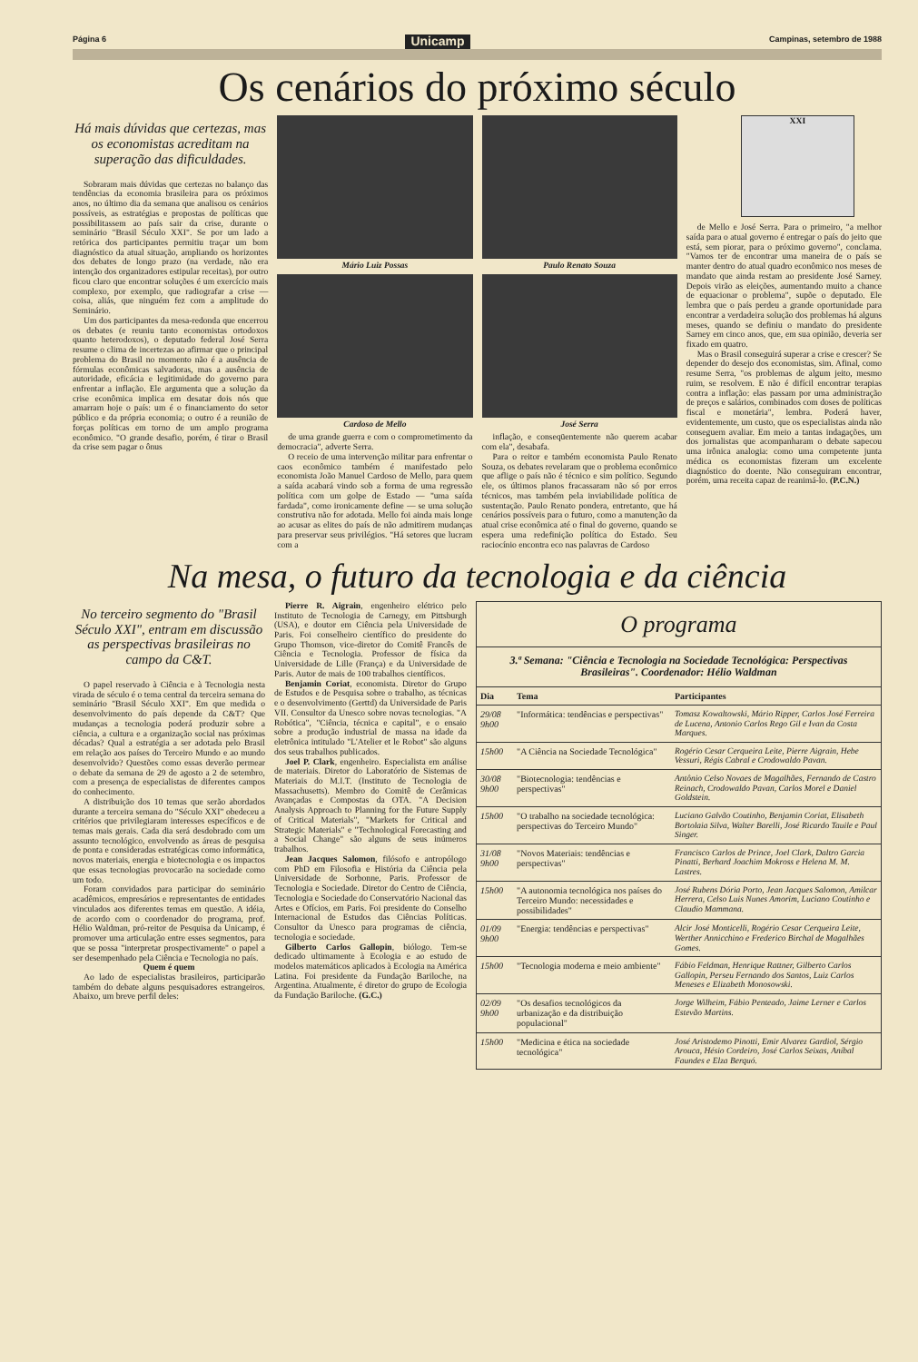Página 6 Unicamp Campinas, setembro de 1988
Os cenários do próximo século
Há mais dúvidas que certezas, mas os economistas acreditam na superação das dificuldades.
Sobraram mais dúvidas que certezas no balanço das tendências da economia brasileira para os próximos anos, no último dia da semana que analisou os cenários possíveis, as estratégias e propostas de políticas que possibilitassem ao país sair da crise, durante o seminário "Brasil Século XXI". Se por um lado a retórica dos participantes permitiu traçar um bom diagnóstico da atual situação, ampliando os horizontes dos debates de longo prazo (na verdade, não era intenção dos organizadores estipular receitas), por outro ficou claro que encontrar soluções é um exercício mais complexo, por exemplo, que radiografar a crise — coisa, aliás, que ninguém fez com a amplitude do Seminário.
Um dos participantes da mesa-redonda que encerrou os debates (e reuniu tanto economistas ortodoxos quanto heterodoxos), o deputado federal José Serra resume o clima de incertezas ao afirmar que o principal problema do Brasil no momento não é a ausência de fórmulas econômicas salvadoras, mas a ausência de autoridade, eficácia e legitimidade do governo para enfrentar a inflação. Ele argumenta que a solução da crise econômica implica em desatar dois nós que amarram hoje o país: um é o financiamento do setor público e da própria economia; o outro é a reunião de forças políticas em torno de um amplo programa econômico. "O grande desafio, porém, é tirar o Brasil da crise sem pagar o ônus
Mário Luiz Possas
Cardoso de Mello
de uma grande guerra e com o comprometimento da democracia", adverte Serra.
O receio de uma intervenção militar para enfrentar o caos econômico também é manifestado pelo economista João Manuel Cardoso de Mello, para quem a saída acabará vindo sob a forma de uma regressão política com um golpe de Estado — "uma saída fardada", como ironicamente define — se uma solução construtiva não for adotada. Mello foi ainda mais longe ao acusar as elites do país de não admitirem mudanças para preservar seus privilégios. "Há setores que lucram com a
Paulo Renato Souza
José Serra
inflação, e conseqüentemente não querem acabar com ela", desabafa.
Para o reitor e também economista Paulo Renato Souza, os debates revelaram que o problema econômico que aflige o país não é técnico e sim político. Segundo ele, os últimos planos fracassaram não só por erros técnicos, mas também pela inviabilidade política de sustentação. Paulo Renato pondera, entretanto, que há cenários possíveis para o futuro, como a manutenção da atual crise econômica até o final do governo, quando se espera uma redefinição política do Estado. Seu raciocínio encontra eco nas palavras de Cardoso
XXI
de Mello e José Serra. Para o primeiro, "a melhor saída para o atual governo é entregar o país do jeito que está, sem piorar, para o próximo governo", conclama. "Vamos ter de encontrar uma maneira de o país se manter dentro do atual quadro econômico nos meses de mandato que ainda restam ao presidente José Sarney. Depois virão as eleições, aumentando muito a chance de equacionar o problema", supõe o deputado. Ele lembra que o país perdeu a grande oportunidade para encontrar a verdadeira solução dos problemas há alguns meses, quando se definiu o mandato do presidente Sarney em cinco anos, que, em sua opinião, deveria ser fixado em quatro.
Mas o Brasil conseguirá superar a crise e crescer? Se depender do desejo dos economistas, sim. Afinal, como resume Serra, "os problemas de algum jeito, mesmo ruim, se resolvem. E não é difícil encontrar terapias contra a inflação: elas passam por uma administração de preços e salários, combinados com doses de políticas fiscal e monetária", lembra. Poderá haver, evidentemente, um custo, que os especialistas ainda não conseguem avaliar. Em meio a tantas indagações, um dos jornalistas que acompanharam o debate sapecou uma irônica analogia: como uma competente junta médica os economistas fizeram um excelente diagnóstico do doente. Não conseguiram encontrar, porém, uma receita capaz de reanimá-lo. (P.C.N.)
Na mesa, o futuro da tecnologia e da ciência
No terceiro segmento do "Brasil Século XXI", entram em discussão as perspectivas brasileiras no campo da C&T.
O papel reservado à Ciência e à Tecnologia nesta virada de século é o tema central da terceira semana do seminário "Brasil Século XXI". Em que medida o desenvolvimento do país depende da C&T? Que mudanças a tecnologia poderá produzir sobre a ciência, a cultura e a organização social nas próximas décadas? Qual a estratégia a ser adotada pelo Brasil em relação aos países do Terceiro Mundo e ao mundo desenvolvido? Questões como essas deverão permear o debate da semana de 29 de agosto a 2 de setembro, com a presença de especialistas de diferentes campos do conhecimento.
A distribuição dos 10 temas que serão abordados durante a terceira semana do "Século XXI" obedeceu a critérios que privilegiaram interesses específicos e de temas mais gerais. Cada dia será desdobrado com um assunto tecnológico, envolvendo as áreas de pesquisa de ponta e consideradas estratégicas como informática, novos materiais, energia e biotecnologia e os impactos que essas tecnologias provocarão na sociedade como um todo.
Foram convidados para participar do seminário acadêmicos, empresários e representantes de entidades vinculados aos diferentes temas em questão. A idéia, de acordo com o coordenador do programa, prof. Hélio Waldman, pró-reitor de Pesquisa da Unicamp, é promover uma articulação entre esses segmentos, para que se possa "interpretar prospectivamente" o papel a ser desempenhado pela Ciência e Tecnologia no país.
Quem é quem
Ao lado de especialistas brasileiros, participarão também do debate alguns pesquisadores estrangeiros. Abaixo, um breve perfil deles:
Pierre R. Aigrain, engenheiro elétrico pelo Instituto de Tecnologia de Carnegy, em Pittsburgh (USA), e doutor em Ciência pela Universidade de Paris. Foi conselheiro científico do presidente do Grupo Thomson, vice-diretor do Comitê Francês de Ciência e Tecnologia. Professor de física da Universidade de Lille (França) e da Universidade de Paris. Autor de mais de 100 trabalhos científicos.
Benjamin Coriat, economista. Diretor do Grupo de Estudos e de Pesquisa sobre o trabalho, as técnicas e o desenvolvimento (Gerttd) da Universidade de Paris VII. Consultor da Unesco sobre novas tecnologias. "A Robótica", "Ciência, técnica e capital", e o ensaio sobre a produção industrial de massa na idade da eletrônica intitulado "L'Atelier et le Robot" são alguns dos seus trabalhos publicados.
Joel P. Clark, engenheiro. Especialista em análise de materiais. Diretor do Laboratório de Sistemas de Materiais do M.I.T. (Instituto de Tecnologia de Massachusetts). Membro do Comitê de Cerâmicas Avançadas e Compostas da OTA. "A Decision Analysis Approach to Planning for the Future Supply of Critical Materials", "Markets for Critical and Strategic Materials" e "Technological Forecasting and a Social Change" são alguns de seus inúmeros trabalhos.
Jean Jacques Salomon, filósofo e antropólogo com PhD em Filosofia e História da Ciência pela Universidade de Sorbonne, Paris. Professor de Tecnologia e Sociedade. Diretor do Centro de Ciência, Tecnologia e Sociedade do Conservatório Nacional das Artes e Ofícios, em Paris. Foi presidente do Conselho Internacional de Estudos das Ciências Políticas. Consultor da Unesco para programas de ciência, tecnologia e sociedade.
Gilberto Carlos Gallopin, biólogo. Tem-se dedicado ultimamente à Ecologia e ao estudo de modelos matemáticos aplicados à Ecologia na América Latina. Foi presidente da Fundação Bariloche, na Argentina. Atualmente, é diretor do grupo de Ecologia da Fundação Bariloche. (G.C.)
O programa
3.ª Semana: "Ciência e Tecnologia na Sociedade Tecnológica: Perspectivas Brasileiras". Coordenador: Hélio Waldman
| Dia | Tema | Participantes |
| --- | --- | --- |
| 29/08 9h00 | "Informática: tendências e perspectivas" | Tomasz Kowaltowski, Mário Ripper, Carlos José Ferreira de Lucena, Antonio Carlos Rego Gil e Ivan da Costa Marques. |
| 15h00 | "A Ciência na Sociedade Tecnológica" | Rogério Cesar Cerqueira Leite, Pierre Aigrain, Hebe Vessuri, Régis Cabral e Crodowaldo Pavan. |
| 30/08 9h00 | "Biotecnologia: tendências e perspectivas" | Antônio Celso Novaes de Magalhães, Fernando de Castro Reinach, Crodowaldo Pavan, Carlos Morel e Daniel Goldstein. |
| 15h00 | "O trabalho na sociedade tecnológica: perspectivas do Terceiro Mundo" | Luciano Galvão Coutinho, Benjamin Coriat, Elisabeth Bortolaia Silva, Walter Barelli, José Ricardo Tauile e Paul Singer. |
| 31/08 9h00 | "Novos Materiais: tendências e perspectivas" | Francisco Carlos de Prince, Joel Clark, Daltro Garcia Pinatti, Berhard Joachim Mokross e Helena M. M. Lastres. |
| 15h00 | "A autonomia tecnológica nos países do Terceiro Mundo: necessidades e possibilidades" | José Rubens Dória Porto, Jean Jacques Salomon, Amilcar Herrera, Celso Luis Nunes Amorim, Luciano Coutinho e Claudio Mammana. |
| 01/09 9h00 | "Energia: tendências e perspectivas" | Alcir José Monticelli, Rogério Cesar Cerqueira Leite, Werther Annicchino e Frederico Birchal de Magalhães Gomes. |
| 15h00 | "Tecnologia moderna e meio ambiente" | Fábio Feldman, Henrique Rattner, Gilberto Carlos Gallopin, Perseu Fernando dos Santos, Luiz Carlos Meneses e Elizabeth Monosowski. |
| 02/09 9h00 | "Os desafios tecnológicos da urbanização e da distribuição populacional" | Jorge Wilheim, Fábio Penteado, Jaime Lerner e Carlos Estevão Martins. |
| 15h00 | "Medicina e ética na sociedade tecnológica" | José Aristodemo Pinotti, Emir Alvarez Gardiol, Sérgio Arouca, Hésio Cordeiro, José Carlos Seixas, Aníbal Faundes e Elza Berquó. |